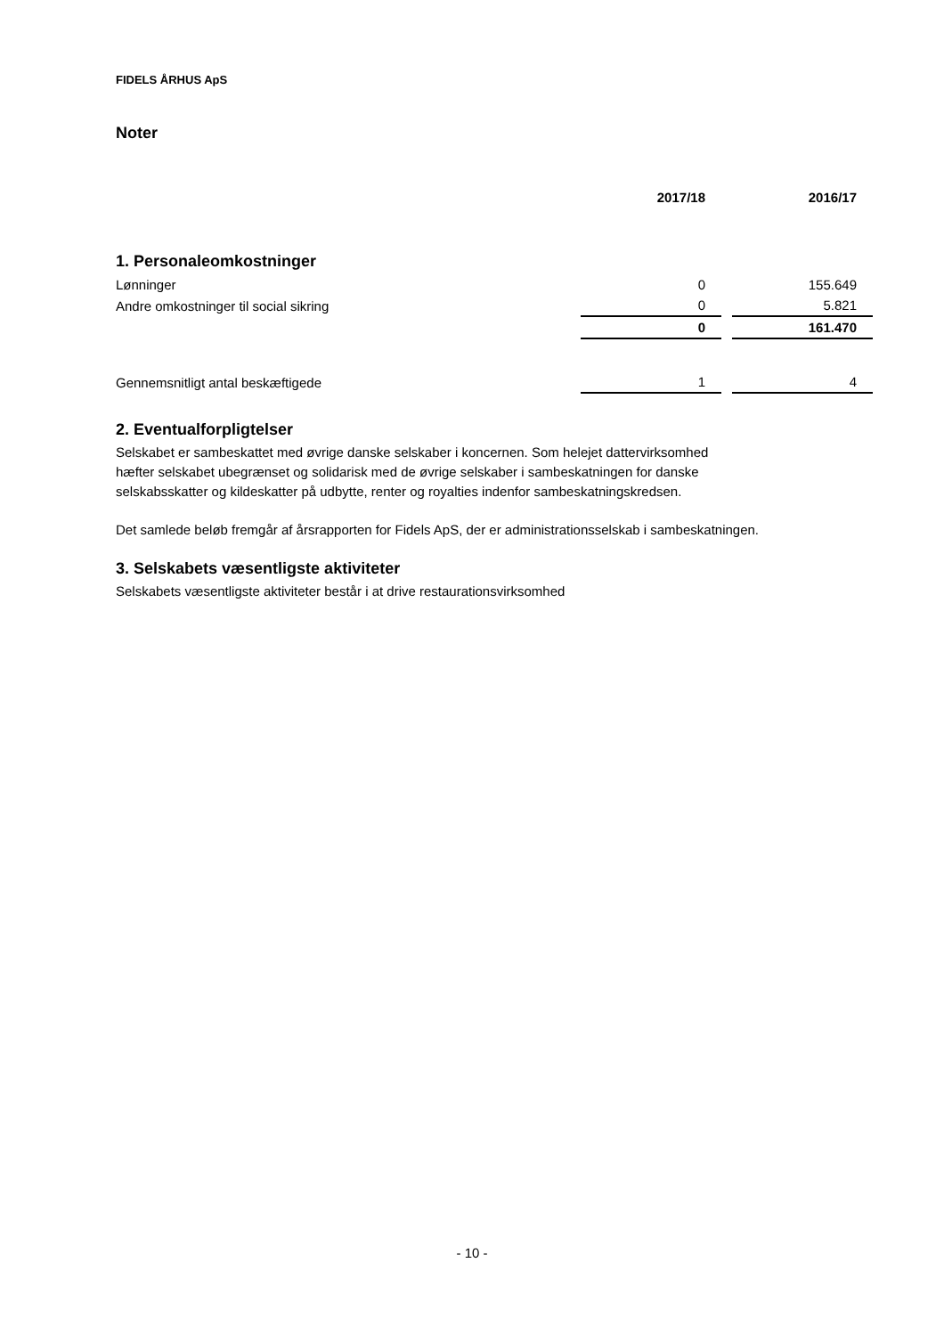FIDELS ÅRHUS ApS
Noter
| | 2017/18 | 2016/17 |
| --- | --- | --- |
1. Personaleomkostninger
| Lønninger | 0 | 155.649 |
| Andre omkostninger til social sikring | 0 | 5.821 |
| | 0 | 161.470 |
| Gennemsnitligt antal beskæftigede | 1 | 4 |
2. Eventualforpligtelser
Selskabet er sambeskattet med øvrige danske selskaber i koncernen. Som helejet dattervirksomhed
hæfter selskabet ubegrænset og solidarisk med de øvrige selskaber i sambeskatningen for danske
selskabsskatter og kildeskatter på udbytte, renter og royalties indenfor sambeskatningskredsen.
Det samlede beløb fremgår af årsrapporten for Fidels ApS, der er administrationsselskab i sambeskatningen.
3. Selskabets væsentligste aktiviteter
Selskabets væsentligste aktiviteter består i at drive restaurationsvirksomhed
- 10 -